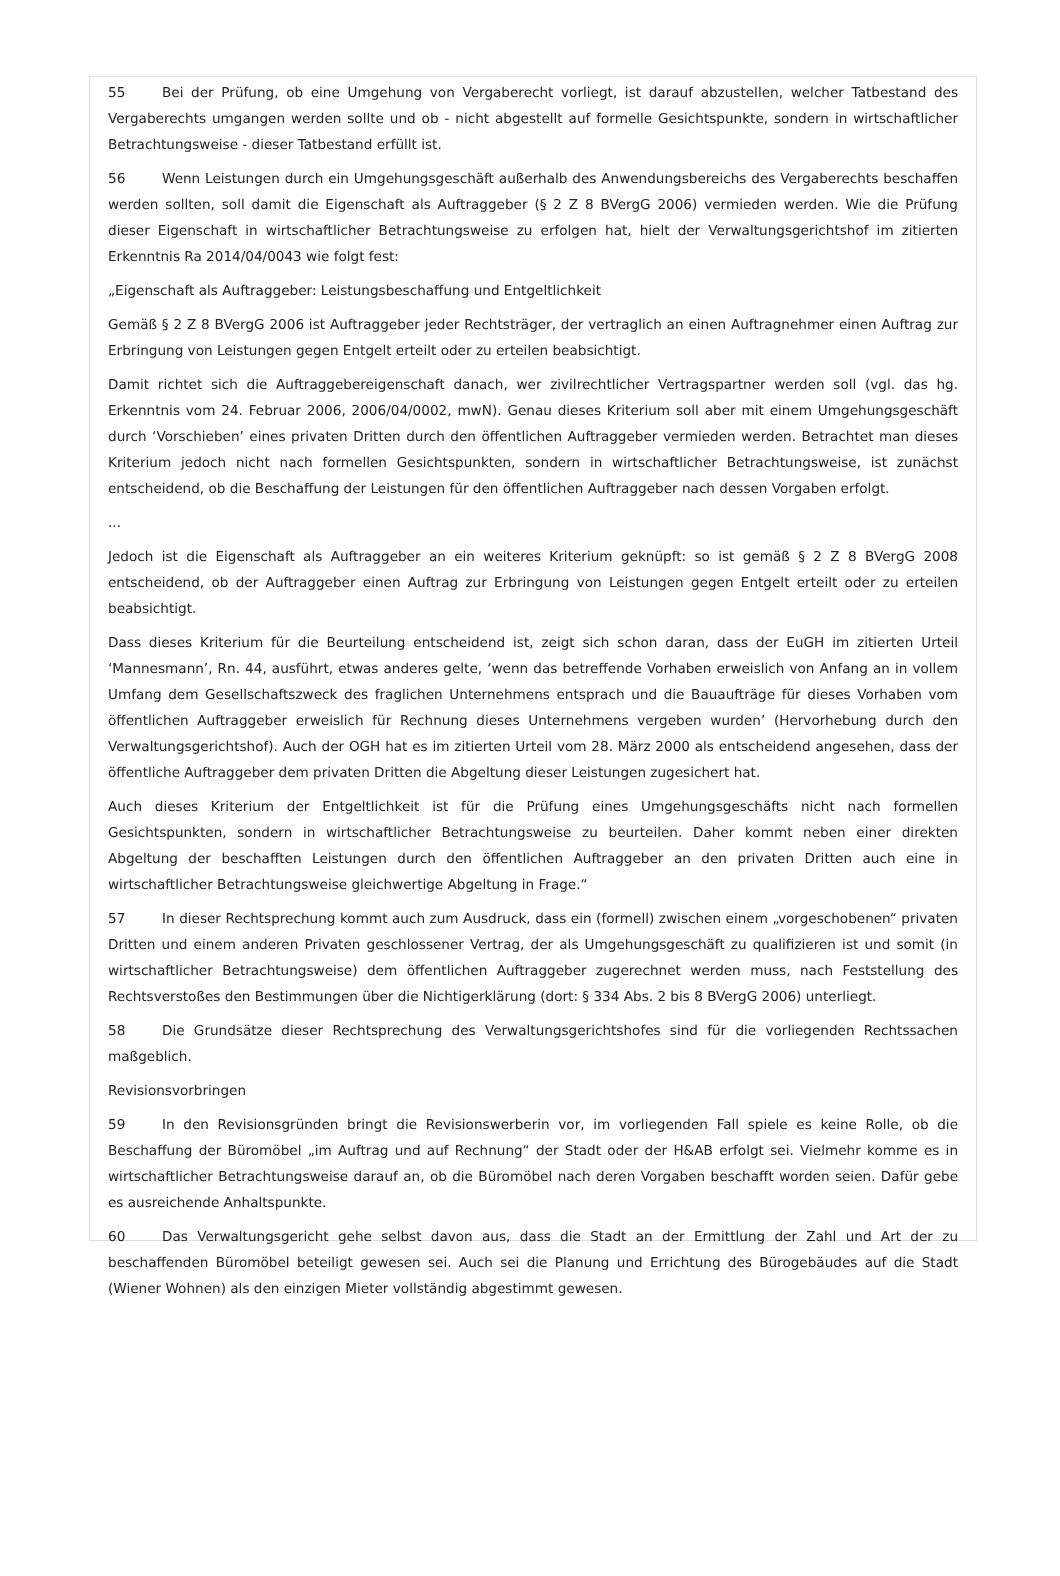55 Bei der Prüfung, ob eine Umgehung von Vergaberecht vorliegt, ist darauf abzustellen, welcher Tatbestand des Vergaberechts umgangen werden sollte und ob - nicht abgestellt auf formelle Gesichtspunkte, sondern in wirtschaftlicher Betrachtungsweise - dieser Tatbestand erfüllt ist.
56 Wenn Leistungen durch ein Umgehungsgeschäft außerhalb des Anwendungsbereichs des Vergaberechts beschaffen werden sollten, soll damit die Eigenschaft als Auftraggeber (§ 2 Z 8 BVergG 2006) vermieden werden. Wie die Prüfung dieser Eigenschaft in wirtschaftlicher Betrachtungsweise zu erfolgen hat, hielt der Verwaltungsgerichtshof im zitierten Erkenntnis Ra 2014/04/0043 wie folgt fest:
„Eigenschaft als Auftraggeber: Leistungsbeschaffung und Entgeltlichkeit
Gemäß § 2 Z 8 BVergG 2006 ist Auftraggeber jeder Rechtsträger, der vertraglich an einen Auftragnehmer einen Auftrag zur Erbringung von Leistungen gegen Entgelt erteilt oder zu erteilen beabsichtigt.
Damit richtet sich die Auftraggebereigenschaft danach, wer zivilrechtlicher Vertragspartner werden soll (vgl. das hg. Erkenntnis vom 24. Februar 2006, 2006/04/0002, mwN). Genau dieses Kriterium soll aber mit einem Umgehungsgeschäft durch ‘Vorschieben’ eines privaten Dritten durch den öffentlichen Auftraggeber vermieden werden. Betrachtet man dieses Kriterium jedoch nicht nach formellen Gesichtspunkten, sondern in wirtschaftlicher Betrachtungsweise, ist zunächst entscheidend, ob die Beschaffung der Leistungen für den öffentlichen Auftraggeber nach dessen Vorgaben erfolgt.
...
Jedoch ist die Eigenschaft als Auftraggeber an ein weiteres Kriterium geknüpft: so ist gemäß § 2 Z 8 BVergG 2008 entscheidend, ob der Auftraggeber einen Auftrag zur Erbringung von Leistungen gegen Entgelt erteilt oder zu erteilen beabsichtigt.
Dass dieses Kriterium für die Beurteilung entscheidend ist, zeigt sich schon daran, dass der EuGH im zitierten Urteil ‘Mannesmann’, Rn. 44, ausführt, etwas anderes gelte, ‘wenn das betreffende Vorhaben erweislich von Anfang an in vollem Umfang dem Gesellschaftszweck des fraglichen Unternehmens entsprach und die Bauaufträge für dieses Vorhaben vom öffentlichen Auftraggeber erweislich für Rechnung dieses Unternehmens vergeben wurden’ (Hervorhebung durch den Verwaltungsgerichtshof). Auch der OGH hat es im zitierten Urteil vom 28. März 2000 als entscheidend angesehen, dass der öffentliche Auftraggeber dem privaten Dritten die Abgeltung dieser Leistungen zugesichert hat.
Auch dieses Kriterium der Entgeltlichkeit ist für die Prüfung eines Umgehungsgeschäfts nicht nach formellen Gesichtspunkten, sondern in wirtschaftlicher Betrachtungsweise zu beurteilen. Daher kommt neben einer direkten Abgeltung der beschafften Leistungen durch den öffentlichen Auftraggeber an den privaten Dritten auch eine in wirtschaftlicher Betrachtungsweise gleichwertige Abgeltung in Frage.“
57 In dieser Rechtsprechung kommt auch zum Ausdruck, dass ein (formell) zwischen einem „vorgeschobenen“ privaten Dritten und einem anderen Privaten geschlossener Vertrag, der als Umgehungsgeschäft zu qualifizieren ist und somit (in wirtschaftlicher Betrachtungsweise) dem öffentlichen Auftraggeber zugerechnet werden muss, nach Feststellung des Rechtsverstoßes den Bestimmungen über die Nichtigerklärung (dort: § 334 Abs. 2 bis 8 BVergG 2006) unterliegt.
58 Die Grundsätze dieser Rechtsprechung des Verwaltungsgerichtshofes sind für die vorliegenden Rechtssachen maßgeblich.
Revisionsvorbringen
59 In den Revisionsgründen bringt die Revisionswerberin vor, im vorliegenden Fall spiele es keine Rolle, ob die Beschaffung der Büromöbel „im Auftrag und auf Rechnung“ der Stadt oder der H&AB erfolgt sei. Vielmehr komme es in wirtschaftlicher Betrachtungsweise darauf an, ob die Büromöbel nach deren Vorgaben beschafft worden seien. Dafür gebe es ausreichende Anhaltspunkte.
60 Das Verwaltungsgericht gehe selbst davon aus, dass die Stadt an der Ermittlung der Zahl und Art der zu beschaffenden Büromöbel beteiligt gewesen sei. Auch sei die Planung und Errichtung des Bürogebäudes auf die Stadt (Wiener Wohnen) als den einzigen Mieter vollständig abgestimmt gewesen.